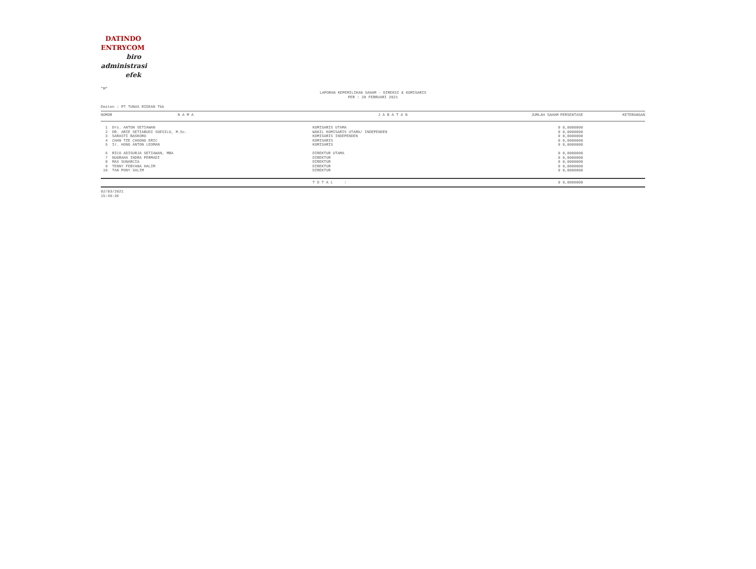DATINDO
ENTRYCOM
biro
administrasi
efek
"M"
LAPORAN KEPEMILIKAN SAHAM - DIREKSI & KOMISARIS
PER : 28 FEBRUARI 2021
Emiten : PT TUNAS RIDEAN Tbk
| NOMOR | N A M A | J A B A T A N | JUMLAH SAHAM | PERSENTASE | KETERANGAN |
| --- | --- | --- | --- | --- | --- |
| 1 | Drs. ANTON SETIAWAN | KOMISARIS UTAMA | 0 | 0,0000000 | |
| 2 | DR. ARIE SETIABUDI SOESILO, M.Sc. | WAKIL KOMISARIS UTAMA/ INDEPENDEN | 0 | 0,0000000 | |
| 3 | SARASTI BASKORO | KOMISARIS INDEPENDEN | 0 | 0,0000000 | |
| 4 | CHAN TZE CHOONG ERIC | KOMISARIS | 0 | 0,0000000 | |
| 5 | Ir. HONG ANTON LEOMAN | KOMISARIS | 0 | 0,0000000 | |
| 6 | RICO ADISURJA SETIAWAN, MBA | DIREKTUR UTAMA | 0 | 0,0000000 | |
| 7 | NUGRAHA INDRA PERMADI | DIREKTUR | 0 | 0,0000000 | |
| 8 | MAX SUNARCIA | DIREKTUR | 0 | 0,0000000 | |
| 9 | TENNY FEBYANA HALIM | DIREKTUR | 0 | 0,0000000 | |
| 10 | TAN PONY SALIM | DIREKTUR | 0 | 0,0000000 | |
| | | T O T A L : | 0 | 0,0000000 | |
02/03/2021
15:49:36